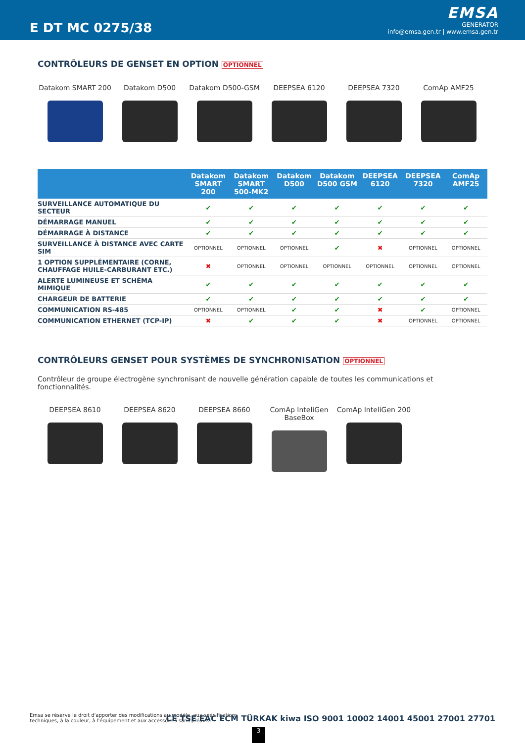E DT MC 0275/38
EMSA
GENERATOR
info@emsa.gen.tr | www.emsa.gen.tr
CONTRÔLEURS DE GENSET EN OPTION OPTIONNEL
Datakom SMART 200 Datakom D500 Datakom D500-GSM DEEPSEA 6120 DEEPSEA 7320 ComAp AMF25
| | Datakom SMART 200 | Datakom SMART 500-MK2 | Datakom D500 | Datakom D500 GSM | DEEPSEA 6120 | DEEPSEA 7320 | ComAp AMF25 |
| --- | --- | --- | --- | --- | --- | --- | --- |
| SURVEILLANCE AUTOMATIQUE DU SECTEUR | ✔ | ✔ | ✔ | ✔ | ✔ | ✔ | ✔ |
| DÉMARRAGE MANUEL | ✔ | ✔ | ✔ | ✔ | ✔ | ✔ | ✔ |
| DÉMARRAGE À DISTANCE | ✔ | ✔ | ✔ | ✔ | ✔ | ✔ | ✔ |
| SURVEILLANCE À DISTANCE AVEC CARTE SIM | OPTIONNEL | OPTIONNEL | OPTIONNEL | ✔ | ✖ | OPTIONNEL | OPTIONNEL |
| 1 OPTION SUPPLÉMENTAIRE (CORNE, CHAUFFAGE HUILE-CARBURANT ETC.) | ✖ | OPTIONNEL | OPTIONNEL | OPTIONNEL | OPTIONNEL | OPTIONNEL | OPTIONNEL |
| ALERTE LUMINEUSE ET SCHÉMA MIMIQUE | ✔ | ✔ | ✔ | ✔ | ✔ | ✔ | ✔ |
| CHARGEUR DE BATTERIE | ✔ | ✔ | ✔ | ✔ | ✔ | ✔ | ✔ |
| COMMUNICATION RS-485 | OPTIONNEL | OPTIONNEL | ✔ | ✔ | ✖ | ✔ | OPTIONNEL |
| COMMUNICATION ETHERNET (TCP-IP) | ✖ | ✔ | ✔ | ✔ | ✖ | OPTIONNEL | OPTIONNEL |
CONTRÔLEURS GENSET POUR SYSTÈMES DE SYNCHRONISATION OPTIONNEL
Contrôleur de groupe électrogène synchronisant de nouvelle génération capable de toutes les communications et fonctionnalités.
DEEPSEA 8610 DEEPSEA 8620 DEEPSEA 8660 ComAp InteliGen BaseBox
ComAp InteliGen 200
Emsa se réserve le droit d'apporter des modifications au modèle, aux spécifications techniques, à la couleur, à l'équipement et aux accessoires sans préavis.
CE TSE EAC ECM TÜRKAK kiwa ISO 9001 10002 14001 45001 27001 27701
3